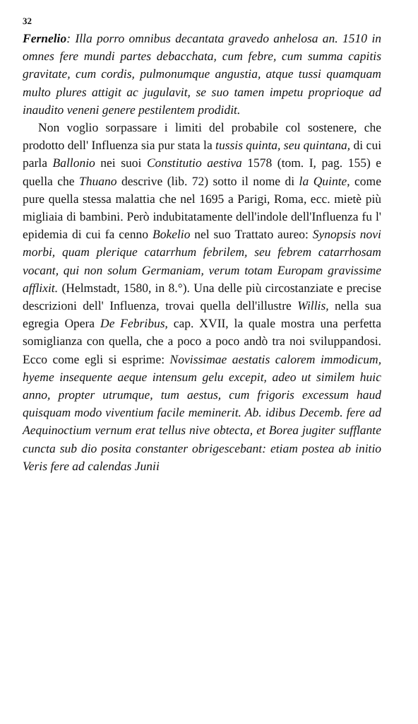32
Fernelio: Illa porro omnibus decantata gravedo anhelosa an. 1510 in omnes fere mundi partes debacchata, cum febre, cum summa capitis gravitate, cum cordis, pulmonumque angustia, atque tussi quamquam multo plures attigit ac jugulavit, se suo tamen impetu proprioque ad inaudito veneni genere pestilentem prodidit.
Non voglio sorpassare i limiti del probabile col sostenere, che prodotto dell' Influenza sia pur stata la tussis quinta, seu quintana, di cui parla Ballonio nei suoi Constitutio aestiva 1578 (tom. I, pag. 155) e quella che Thuano descrive (lib. 72) sotto il nome di la Quinte, come pure quella stessa malattia che nel 1695 a Parigi, Roma, ecc. mietè più migliaia di bambini. Però indubitatamente dell'indole dell'Influenza fu l' epidemia di cui fa cenno Bokelio nel suo Trattato aureo: Synopsis novi morbi, quam plerique catarrhum febrilem, seu febrem catarrhosam vocant, qui non solum Germaniam, verum totam Europam gravissime afflixit. (Helmstadt, 1580, in 8.°). Una delle più circostanziate e precise descrizioni dell' Influenza, trovai quella dell'illustre Willis, nella sua egregia Opera De Febribus, cap. XVII, la quale mostra una perfetta somiglianza con quella, che a poco a poco andò tra noi sviluppandosi. Ecco come egli si esprime: Novissimae aestatis calorem immodicum, hyeme insequente aeque intensum gelu excepit, adeo ut similem huic anno, propter utrumque, tum aestus, cum frigoris excessum haud quisquam modo viventium facile meminerit. Ab. idibus Decemb. fere ad Aequinoctium vernum erat tellus nive obtecta, et Borea jugiter sufflante cuncta sub dio posita constanter obrigescebant: etiam postea ab initio Veris fere ad calendas Junii